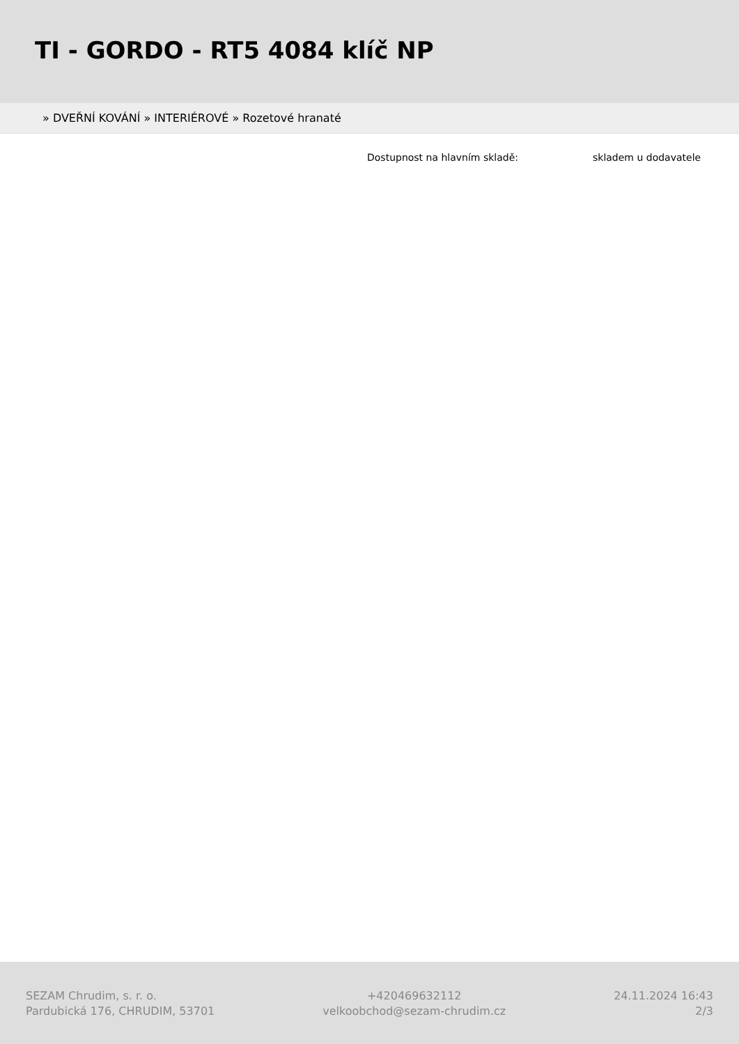TI - GORDO - RT5 4084 klíč NP
» DVEŘNÍ KOVÁNÍ » INTERIÉROVÉ » Rozetové hranaté
Dostupnost na hlavním skladě: skladem u dodavatele
SEZAM Chrudim, s. r. o.
Pardubická 176, CHRUDIM, 53701
+420469632112
velkoobchod@sezam-chrudim.cz
24.11.2024 16:43
2/3